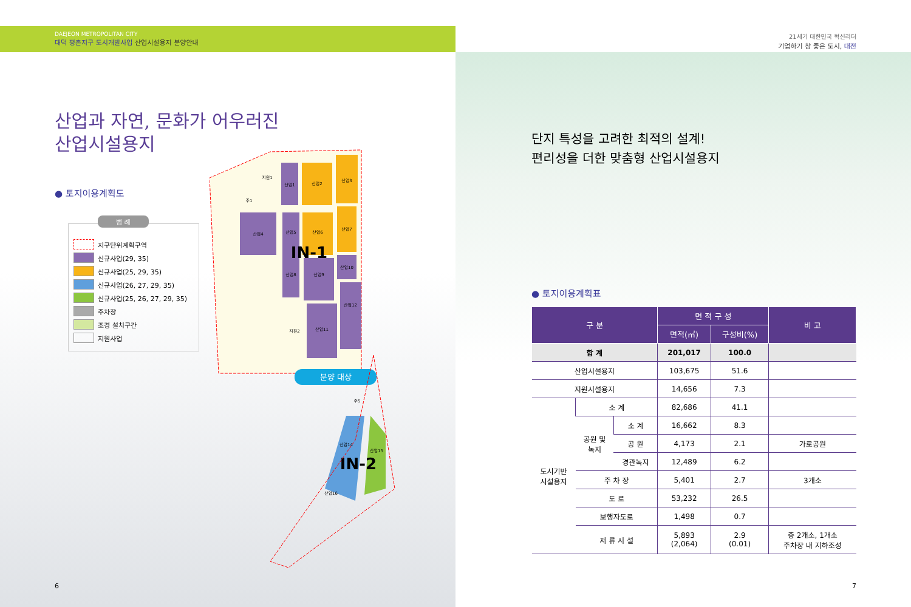DAEJEON METROPOLITAN CITY
대덕 평촌지구 도시개발사업 산업시설용지 분양안내
산업과 자연, 문화가 어우러진
산업시설용지
● 토지이용계획도
범 례
지구단위계획구역
신규사업(29, 35)
신규사업(25, 29, 35)
신규사업(26, 27, 29, 35)
신규사업(25, 26, 27, 29, 35)
주차장
조경 설치구간
지원사업
산업1
산업2
산업3
산업4
산업5
산업6
산업7
산업9
산업8
산업10
산업11
산업12
지원1
주1
지원2
IN-1
분양 대상
산업14
산업15
산업16
IN-2
주5
6
21세기 대한민국 혁신리더
기업하기 참 좋은 도시, 대전
단지 특성을 고려한 최적의 설계!
편리성을 더한 맞춤형 산업시설용지
● 토지이용계획표
| 구 분 | | | 면 적 구 성 | | 비 고 |
| --- | --- | --- | --- | --- | --- |
| | | | 면적(㎡) | 구성비(%) | |
| 합 계 | | | 201,017 | 100.0 | |
| 산업시설용지 | | | 103,675 | 51.6 | |
| 지원시설용지 | | | 14,656 | 7.3 | |
| 도시기반 시설용지 | 소 계 | | 82,686 | 41.1 | |
| | 공원 및 녹지 | 소 계 | 16,662 | 8.3 | |
| | | 공 원 | 4,173 | 2.1 | 가로공원 |
| | | 경관녹지 | 12,489 | 6.2 | |
| | 주 차 장 | | 5,401 | 2.7 | 3개소 |
| | 도 로 | | 53,232 | 26.5 | |
| | 보행자도로 | | 1,498 | 0.7 | |
| | 저 류 시 설 | | 5,893 (2,064) | 2.9 (0.01) | 총 2개소, 1개소 주차장 내 지하조성 |
7